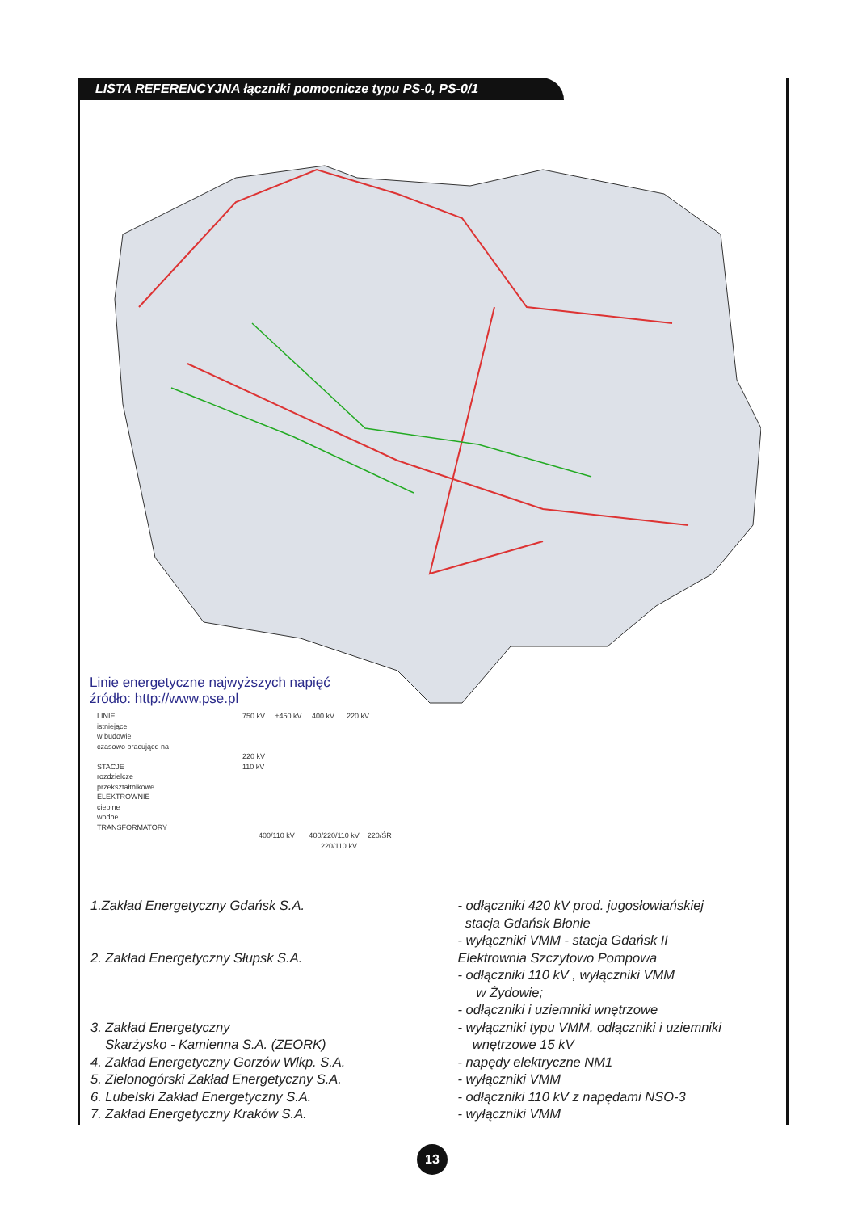LISTA REFERENCYJNA łączniki pomocnicze typu PS-0, PS-0/1
Linie energetyczne najwyższych napięć
źródło: http://www.pse.pl
LINIE
istniejące
w budowie
czasowo pracujące na
STACJE
rozdzielcze
przekształtnikowe
ELEKTROWNIE
cieplne
wodne
TRANSFORMATORY
750 kV ±450 kV 400 kV 220 kV
220 kV
110 kV
400/110 kV 400/220/110 kV 220/ŚR
i 220/110 kV
1.Zakład Energetyczny Gdańsk S.A.
2. Zakład Energetyczny Słupsk S.A.
3. Zakład Energetyczny
Skarżysko - Kamienna S.A. (ZEORK)
4. Zakład Energetyczny Gorzów Wlkp. S.A.
5. Zielonogórski Zakład Energetyczny S.A.
6. Lubelski Zakład Energetyczny S.A.
7. Zakład Energetyczny Kraków S.A.
- odłączniki 420 kV prod. jugosłowiańskiej
stacja Gdańsk Błonie
- wyłączniki VMM - stacja Gdańsk II
Elektrownia Szczytowo Pompowa
- odłączniki 110 kV , wyłączniki VMM
w Żydowie;
- odłączniki i uziemniki wnętrzowe
- wyłączniki typu VMM, odłączniki i uziemniki
wnętrzowe 15 kV
- napędy elektryczne NM1
- wyłączniki VMM
- odłączniki 110 kV z napędami NSO-3
- wyłączniki VMM
13